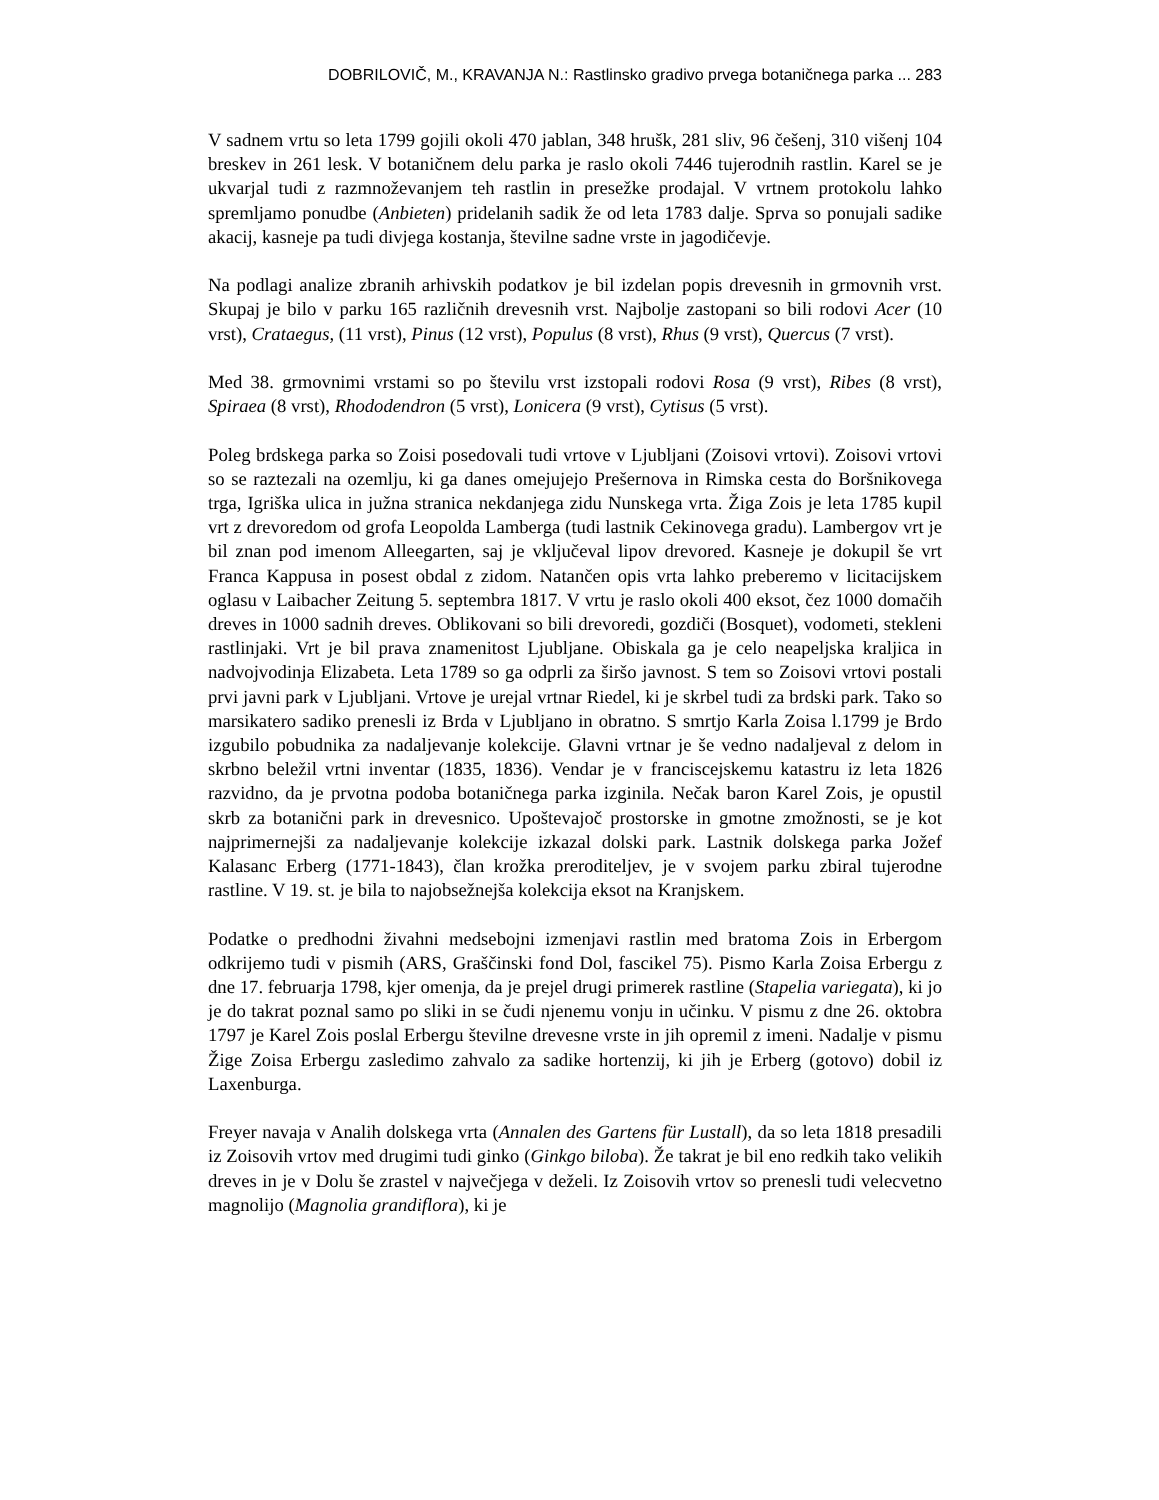DOBRILOVIČ, M., KRAVANJA N.: Rastlinsko gradivo prvega botaničnega parka ... 283
V sadnem vrtu so leta 1799 gojili okoli 470 jablan, 348 hrušk, 281 sliv, 96 češenj, 310 višenj 104 breskev in 261 lesk. V botaničnem delu parka je raslo okoli 7446 tujerodnih rastlin. Karel se je ukvarjal tudi z razmnoževanjem teh rastlin in presežke prodajal. V vrtnem protokolu lahko spremljamo ponudbe (Anbieten) pridelanih sadik že od leta 1783 dalje. Sprva so ponujali sadike akacij, kasneje pa tudi divjega kostanja, številne sadne vrste in jagodičevje.
Na podlagi analize zbranih arhivskih podatkov je bil izdelan popis drevesnih in grmovnih vrst. Skupaj je bilo v parku 165 različnih drevesnih vrst. Najbolje zastopani so bili rodovi Acer (10 vrst), Crataegus, (11 vrst), Pinus (12 vrst), Populus (8 vrst), Rhus (9 vrst), Quercus (7 vrst).
Med 38. grmovnimi vrstami so po številu vrst izstopali rodovi Rosa (9 vrst), Ribes (8 vrst), Spiraea (8 vrst), Rhododendron (5 vrst), Lonicera (9 vrst), Cytisus (5 vrst).
Poleg brdskega parka so Zoisi posedovali tudi vrtove v Ljubljani (Zoisovi vrtovi). Zoisovi vrtovi so se raztezali na ozemlju, ki ga danes omejujejo Prešernova in Rimska cesta do Boršnikovega trga, Igriška ulica in južna stranica nekdanjega zidu Nunskega vrta. Žiga Zois je leta 1785 kupil vrt z drevoredom od grofa Leopolda Lamberga (tudi lastnik Cekinovega gradu). Lambergov vrt je bil znan pod imenom Alleegarten, saj je vključeval lipov drevored. Kasneje je dokupil še vrt Franca Kappusa in posest obdal z zidom. Natančen opis vrta lahko preberemo v licitacijskem oglasu v Laibacher Zeitung 5. septembra 1817. V vrtu je raslo okoli 400 eksot, čez 1000 domačih dreves in 1000 sadnih dreves. Oblikovani so bili drevoredi, gozdiči (Bosquet), vodometi, stekleni rastlinjaki. Vrt je bil prava znamenitost Ljubljane. Obiskala ga je celo neapeljska kraljica in nadvojvodinja Elizabeta. Leta 1789 so ga odprli za širšo javnost. S tem so Zoisovi vrtovi postali prvi javni park v Ljubljani. Vrtove je urejal vrtnar Riedel, ki je skrbel tudi za brdski park. Tako so marsikatero sadiko prenesli iz Brda v Ljubljano in obratno. S smrtjo Karla Zoisa l.1799 je Brdo izgubilo pobudnika za nadaljevanje kolekcije. Glavni vrtnar je še vedno nadaljeval z delom in skrbno beležil vrtni inventar (1835, 1836). Vendar je v franciscejskemu katastru iz leta 1826 razvidno, da je prvotna podoba botaničnega parka izginila. Nečak baron Karel Zois, je opustil skrb za botanični park in drevesnico. Upoštevajoč prostorske in gmotne zmožnosti, se je kot najprimernejši za nadaljevanje kolekcije izkazal dolski park. Lastnik dolskega parka Jožef Kalasanc Erberg (1771-1843), član krožka preroditeljev, je v svojem parku zbiral tujerodne rastline. V 19. st. je bila to najobsežnejša kolekcija eksot na Kranjskem.
Podatke o predhodni živahni medsebojni izmenjavi rastlin med bratoma Zois in Erbergom odkrijemo tudi v pismih (ARS, Graščinski fond Dol, fascikel 75). Pismo Karla Zoisa Erbergu z dne 17. februarja 1798, kjer omenja, da je prejel drugi primerek rastline (Stapelia variegata), ki jo je do takrat poznal samo po sliki in se čudi njenemu vonju in učinku. V pismu z dne 26. oktobra 1797 je Karel Zois poslal Erbergu številne drevesne vrste in jih opremil z imeni. Nadalje v pismu Žige Zoisa Erbergu zasledimo zahvalo za sadike hortenzij, ki jih je Erberg (gotovo) dobil iz Laxenburga.
Freyer navaja v Analih dolskega vrta (Annalen des Gartens für Lustall), da so leta 1818 presadili iz Zoisovih vrtov med drugimi tudi ginko (Ginkgo biloba). Že takrat je bil eno redkih tako velikih dreves in je v Dolu še zrastel v največjega v deželi. Iz Zoisovih vrtov so prenesli tudi velecvetno magnolijo (Magnolia grandiflora), ki je